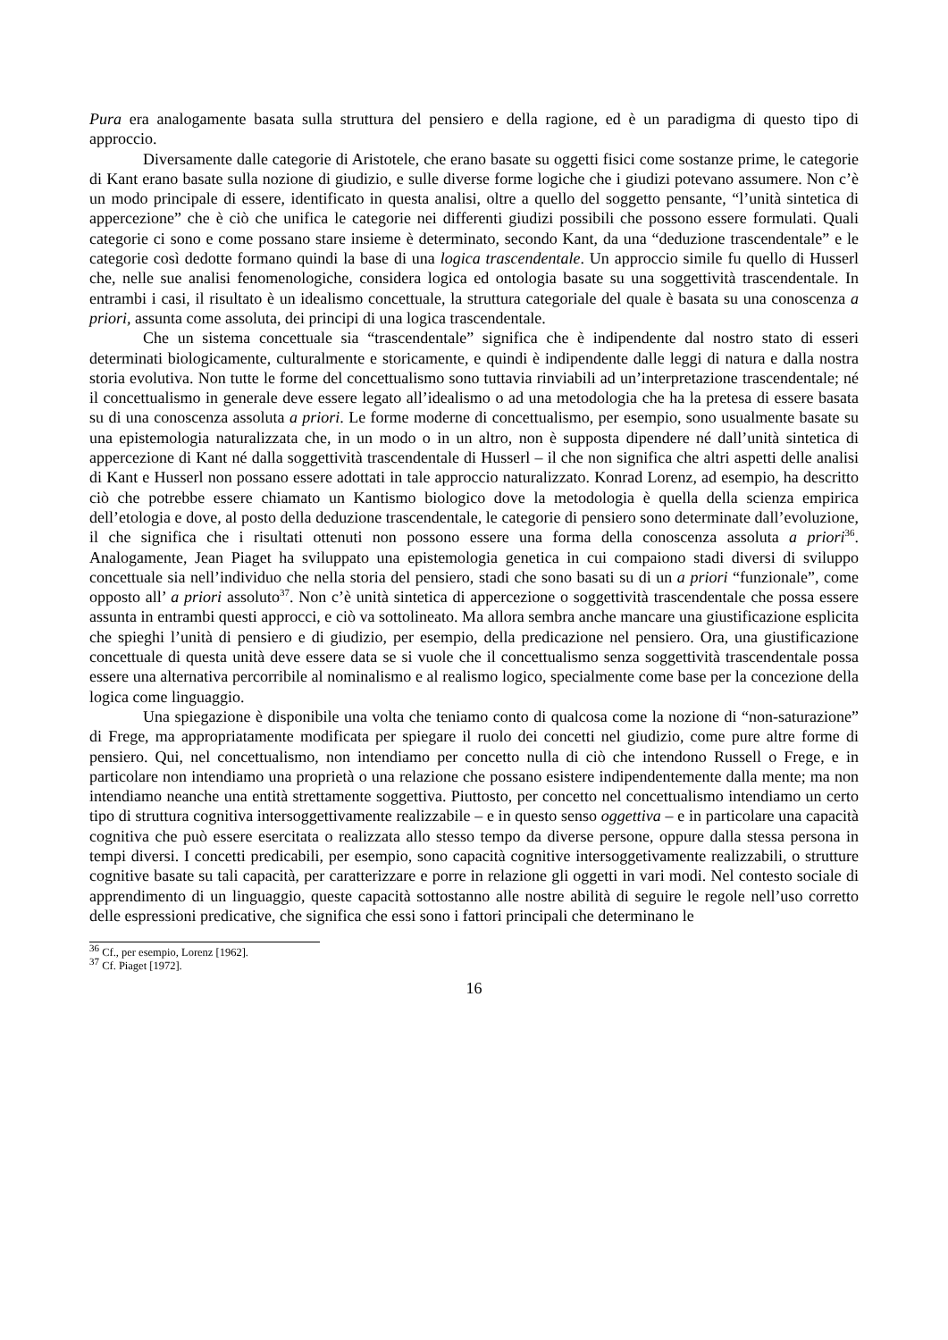Pura era analogamente basata sulla struttura del pensiero e della ragione, ed è un paradigma di questo tipo di approccio.
Diversamente dalle categorie di Aristotele, che erano basate su oggetti fisici come sostanze prime, le categorie di Kant erano basate sulla nozione di giudizio, e sulle diverse forme logiche che i giudizi potevano assumere. Non c’è un modo principale di essere, identificato in questa analisi, oltre a quello del soggetto pensante, “l’unità sintetica di appercezione” che è ciò che unifica le categorie nei differenti giudizi possibili che possono essere formulati. Quali categorie ci sono e come possano stare insieme è determinato, secondo Kant, da una “deduzione trascendentale” e le categorie così dedotte formano quindi la base di una logica trascendentale. Un approccio simile fu quello di Husserl che, nelle sue analisi fenomenologiche, considera logica ed ontologia basate su una soggettività trascendentale. In entrambi i casi, il risultato è un idealismo concettuale, la struttura categoriale del quale è basata su una conoscenza a priori, assunta come assoluta, dei principi di una logica trascendentale.
Che un sistema concettuale sia “trascendentale” significa che è indipendente dal nostro stato di esseri determinati biologicamente, culturalmente e storicamente, e quindi è indipendente dalle leggi di natura e dalla nostra storia evolutiva. Non tutte le forme del concettualismo sono tuttavia rinviabili ad un’interpretazione trascendentale; né il concettualismo in generale deve essere legato all’idealismo o ad una metodologia che ha la pretesa di essere basata su di una conoscenza assoluta a priori. Le forme moderne di concettualismo, per esempio, sono usualmente basate su una epistemologia naturalizzata che, in un modo o in un altro, non è supposta dipendere né dall’unità sintetica di appercezione di Kant né dalla soggettività trascendentale di Husserl – il che non significa che altri aspetti delle analisi di Kant e Husserl non possano essere adottati in tale approccio naturalizzato. Konrad Lorenz, ad esempio, ha descritto ciò che potrebbe essere chiamato un Kantismo biologico dove la metodologia è quella della scienza empirica dell’etologia e dove, al posto della deduzione trascendentale, le categorie di pensiero sono determinate dall’evoluzione, il che significa che i risultati ottenuti non possono essere una forma della conoscenza assoluta a priori<sup>36</sup>. Analogamente, Jean Piaget ha sviluppato una epistemologia genetica in cui compaiono stadi diversi di sviluppo concettuale sia nell’individuo che nella storia del pensiero, stadi che sono basati su di un a priori “funzionale”, come opposto all’ a priori assoluto<sup>37</sup>. Non c’è unità sintetica di appercezione o soggettività trascendentale che possa essere assunta in entrambi questi approcci, e ciò va sottolineato. Ma allora sembra anche mancare una giustificazione esplicita che spieghi l’unità di pensiero e di giudizio, per esempio, della predicazione nel pensiero. Ora, una giustificazione concettuale di questa unità deve essere data se si vuole che il concettualismo senza soggettività trascendentale possa essere una alternativa percorribile al nominalismo e al realismo logico, specialmente come base per la concezione della logica come linguaggio.
Una spiegazione è disponibile una volta che teniamo conto di qualcosa come la nozione di “non-saturazione” di Frege, ma appropriatamente modificata per spiegare il ruolo dei concetti nel giudizio, come pure altre forme di pensiero. Qui, nel concettualismo, non intendiamo per concetto nulla di ciò che intendono Russell o Frege, e in particolare non intendiamo una proprietà o una relazione che possano esistere indipendentemente dalla mente; ma non intendiamo neanche una entità strettamente soggettiva. Piuttosto, per concetto nel concettualismo intendiamo un certo tipo di struttura cognitiva intersoggettivamente realizzabile – e in questo senso oggettiva – e in particolare una capacità cognitiva che può essere esercitata o realizzata allo stesso tempo da diverse persone, oppure dalla stessa persona in tempi diversi. I concetti predicabili, per esempio, sono capacità cognitive intersoggetivamente realizzabili, o strutture cognitive basate su tali capacità, per caratterizzare e porre in relazione gli oggetti in vari modi. Nel contesto sociale di apprendimento di un linguaggio, queste capacità sottostanno alle nostre abilità di seguire le regole nell’uso corretto delle espressioni predicative, che significa che essi sono i fattori principali che determinano le
<sup>36</sup> Cf., per esempio, Lorenz [1962].
<sup>37</sup> Cf. Piaget [1972].
16